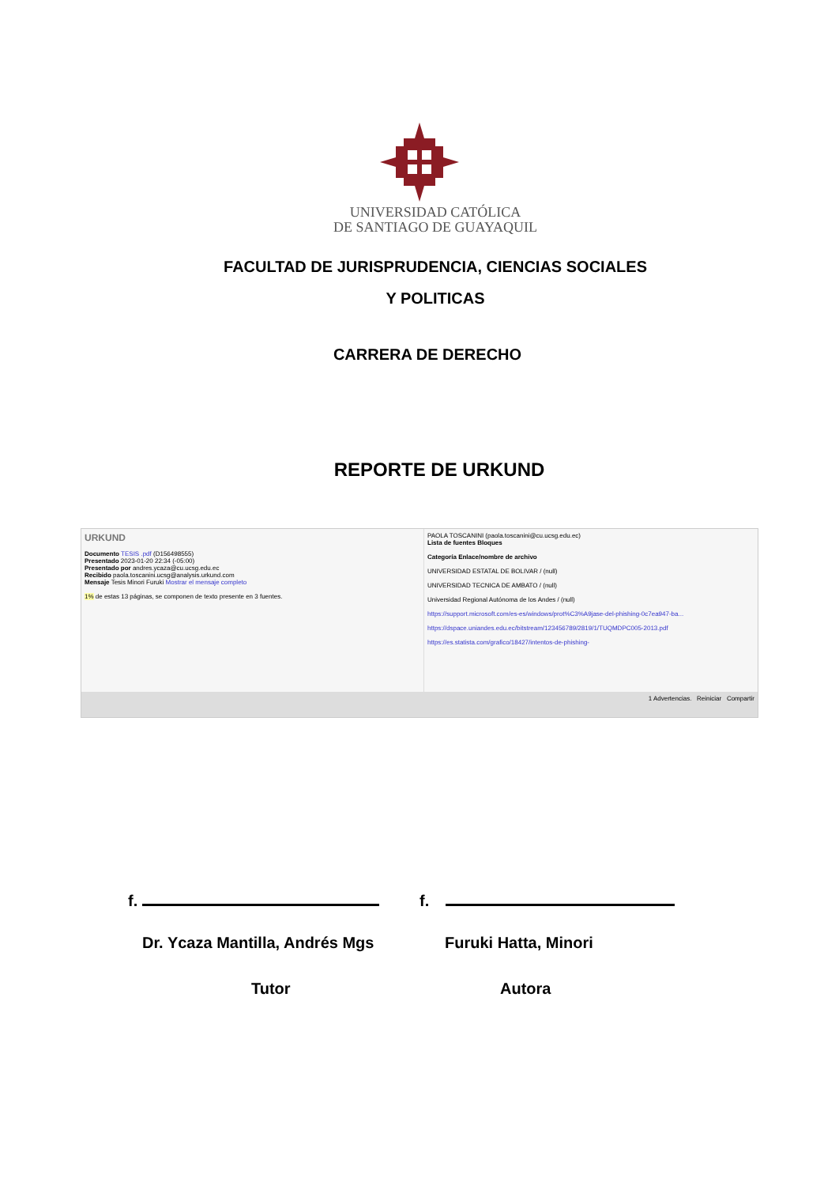UNIVERSIDAD CATÓLICA
DE SANTIAGO DE GUAYAQUIL
FACULTAD DE JURISPRUDENCIA, CIENCIAS SOCIALES
Y POLITICAS
CARRERA DE DERECHO
REPORTE DE URKUND
URKUND
Documento TESIS .pdf (D156498555)
Presentado 2023-01-20 22:34 (-05:00)
Presentado por andres.ycaza@cu.ucsg.edu.ec
Recibido paola.toscanini.ucsg@analysis.urkund.com
Mensaje Tesis Minori Furuki Mostrar el mensaje completo
1% de estas 13 páginas, se componen de texto presente en 3 fuentes.
PAOLA TOSCANINI (paola.toscanini@cu.ucsg.edu.ec)
Lista de fuentes Bloques
Categoría Enlace/nombre de archivo
UNIVERSIDAD ESTATAL DE BOLIVAR / (null)
UNIVERSIDAD TECNICA DE AMBATO / (null)
Universidad Regional Autónoma de los Andes / (null)
https://support.microsoft.com/es-es/windows/prot%C3%A9jase-del-phishing-0c7ea947-ba...
https://dspace.uniandes.edu.ec/bitstream/123456789/2819/1/TUQMDPC005-2013.pdf
https://es.statista.com/grafico/18427/intentos-de-phishing-
1 Advertencias. Reiniciar Compartir
f.
Dr. Ycaza Mantilla, Andrés Mgs
Tutor
f.
Furuki Hatta, Minori
Autora